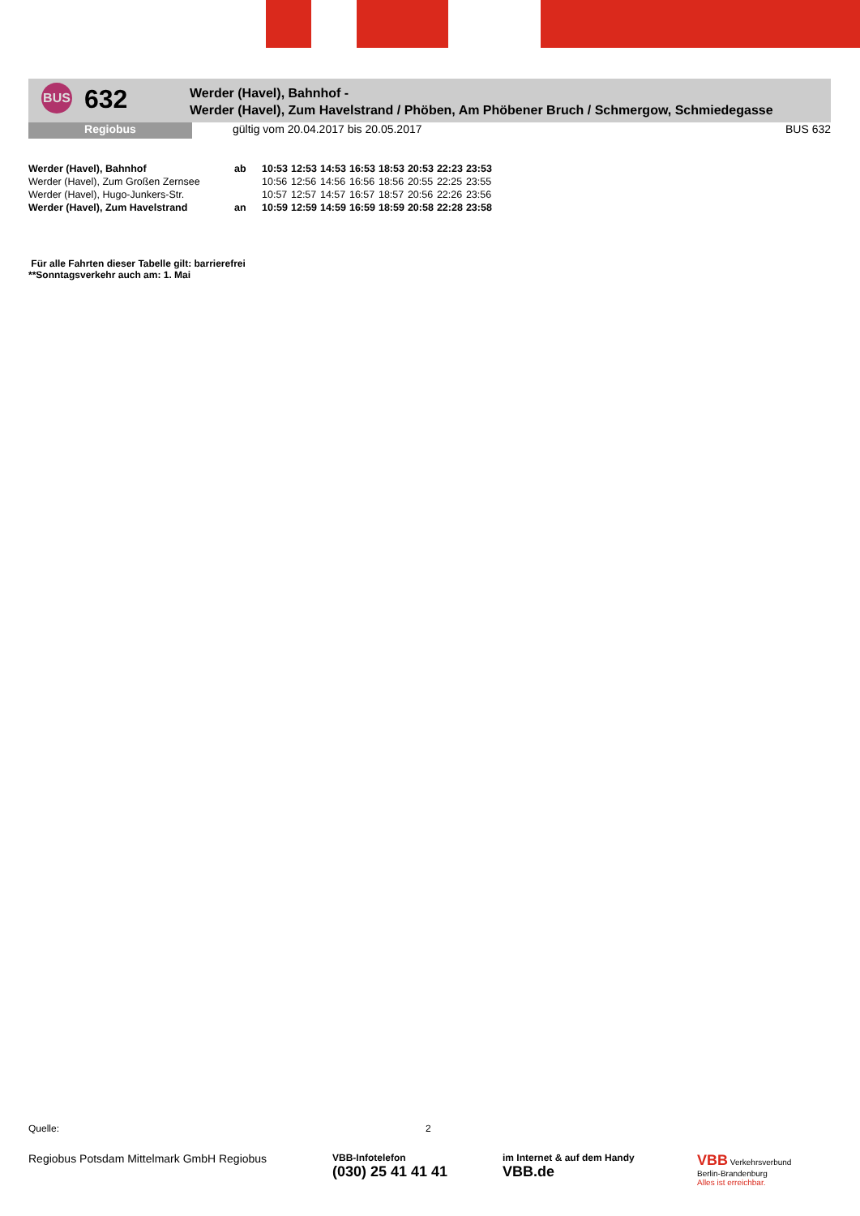BUS
632
Werder (Havel), Bahnhof -
Werder (Havel), Zum Havelstrand / Phöben, Am Phöbener Bruch / Schmergow, Schmiedegasse
Regiobus gültig vom 20.04.2017 bis 20.05.2017
BUS 632
| Werder (Havel), Bahnhof | ab | 10:53 | 12:53 | 14:53 | 16:53 | 18:53 | 20:53 | 22:23 | 23:53 |
| Werder (Havel), Zum Großen Zernsee | | 10:56 | 12:56 | 14:56 | 16:56 | 18:56 | 20:55 | 22:25 | 23:55 |
| Werder (Havel), Hugo-Junkers-Str. | | 10:57 | 12:57 | 14:57 | 16:57 | 18:57 | 20:56 | 22:26 | 23:56 |
| Werder (Havel), Zum Havelstrand | an | 10:59 | 12:59 | 14:59 | 16:59 | 18:59 | 20:58 | 22:28 | 23:58 |
Für alle Fahrten dieser Tabelle gilt: barrierefrei
**Sonntagsverkehr auch am: 1. Mai
Quelle: 2
Regiobus Potsdam Mittelmark GmbH Regiobus
VBB-Infotelefon
(030) 25 41 41 41
im Internet & auf dem Handy
VBB.de
VBB Verkehrsverbund
Berlin-Brandenburg
Alles ist erreichbar.